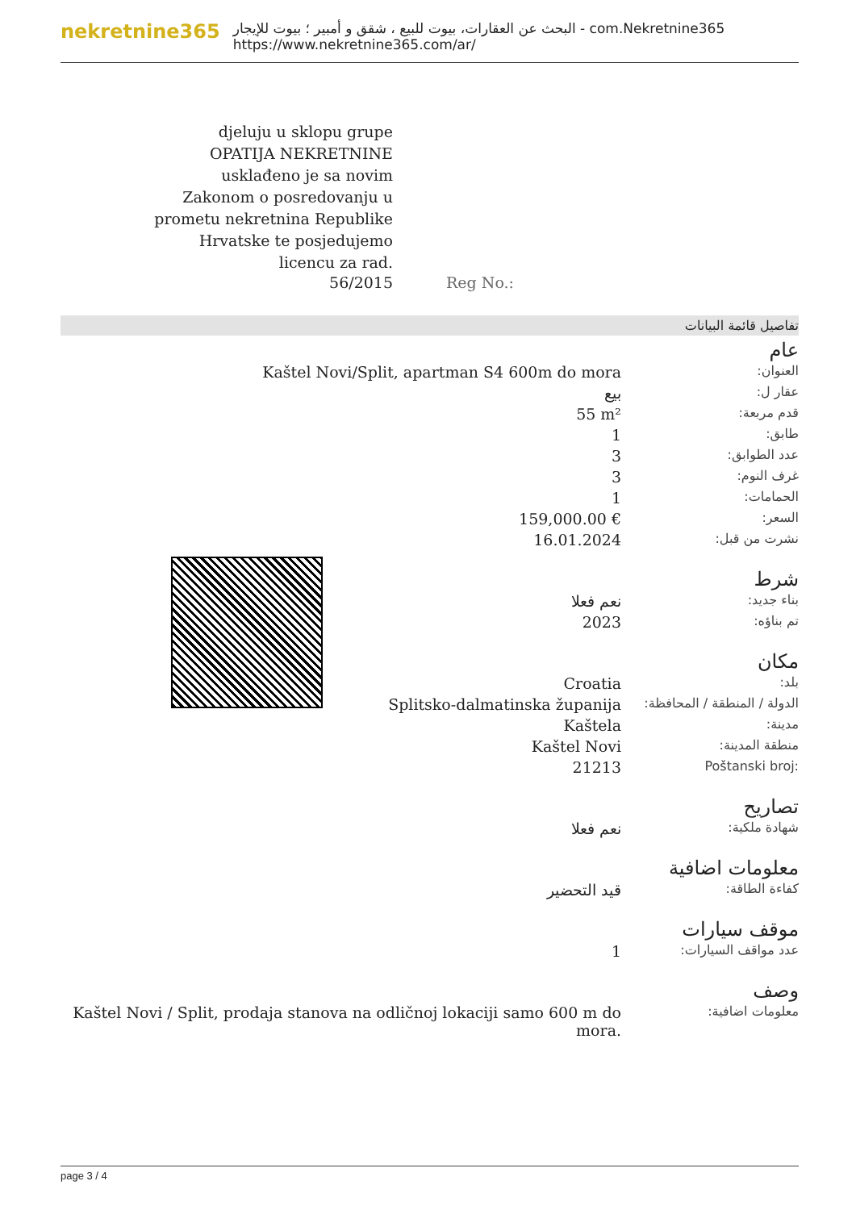nekretnine365
البحث عن العقارات، بيوت للبيع ، شقق و أمبير ؛ بيوت للإيجار - com.Nekretnine365
https://www.nekretnine365.com/ar/
djeluju u sklopu grupe
OPATIJA NEKRETNINE
usklađeno je sa novim
Zakonom o posredovanju u
prometu nekretnina Republike
Hrvatske te posjedujemo
licencu za rad.
56/2015 Reg No.:
تفاصيل قائمة البيانات
عام
| Kaštel Novi/Split, apartman S4 600m do mora | العنوان: |
| بيع | عقار ل: |
| 55 m² | قدم مربعة: |
| 1 | طابق: |
| 3 | عدد الطوابق: |
| 3 | غرف النوم: |
| 1 | الحمامات: |
| 159,000.00 € | السعر: |
| 16.01.2024 | نشرت من قبل: |
شرط
| نعم فعلا | بناء جديد: |
| 2023 | تم بناؤه: |
مكان
| Croatia | بلد: |
| Splitsko-dalmatinska županija | الدولة / المنطقة / المحافظة: |
| Kaštela | مدينة: |
| Kaštel Novi | منطقة المدينة: |
| 21213 | Poštanski broj: |
تصاريح
| نعم فعلا | شهادة ملكية: |
معلومات اضافية
| قيد التحضير | كفاءة الطاقة: |
موقف سيارات
| 1 | عدد مواقف السيارات: |
وصف
| Kaštel Novi / Split, prodaja stanova na odličnoj lokaciji samo 600 m do mora. | معلومات اضافية: |
page 3 / 4